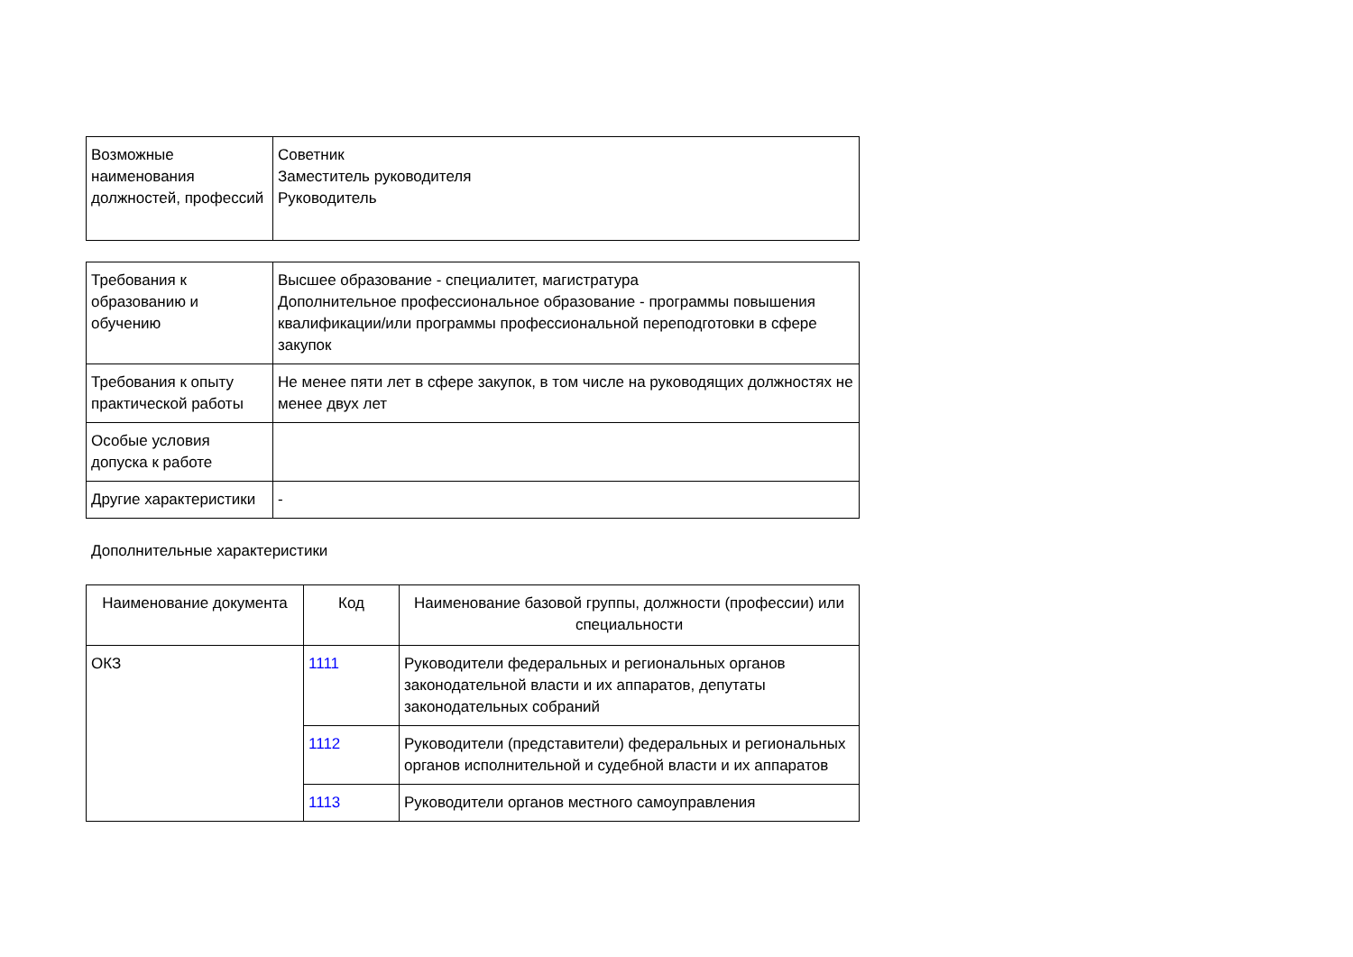| Возможные наименования должностей, профессий | Советник Заместитель руководителя Руководитель |
| Требования к образованию и обучению | Высшее образование - специалитет, магистратура Дополнительное профессиональное образование - программы повышения квалификации/или программы профессиональной переподготовки в сфере закупок |
| Требования к опыту практической работы | Не менее пяти лет в сфере закупок, в том числе на руководящих должностях не менее двух лет |
| Особые условия допуска к работе | |
| Другие характеристики | - |
Дополнительные характеристики
| Наименование документа | Код | Наименование базовой группы, должности (профессии) или специальности |
| --- | --- | --- |
| ОКЗ | 1111 | Руководители федеральных и региональных органов законодательной власти и их аппаратов, депутаты законодательных собраний |
| | 1112 | Руководители (представители) федеральных и региональных органов исполнительной и судебной власти и их аппаратов |
| | 1113 | Руководители органов местного самоуправления |